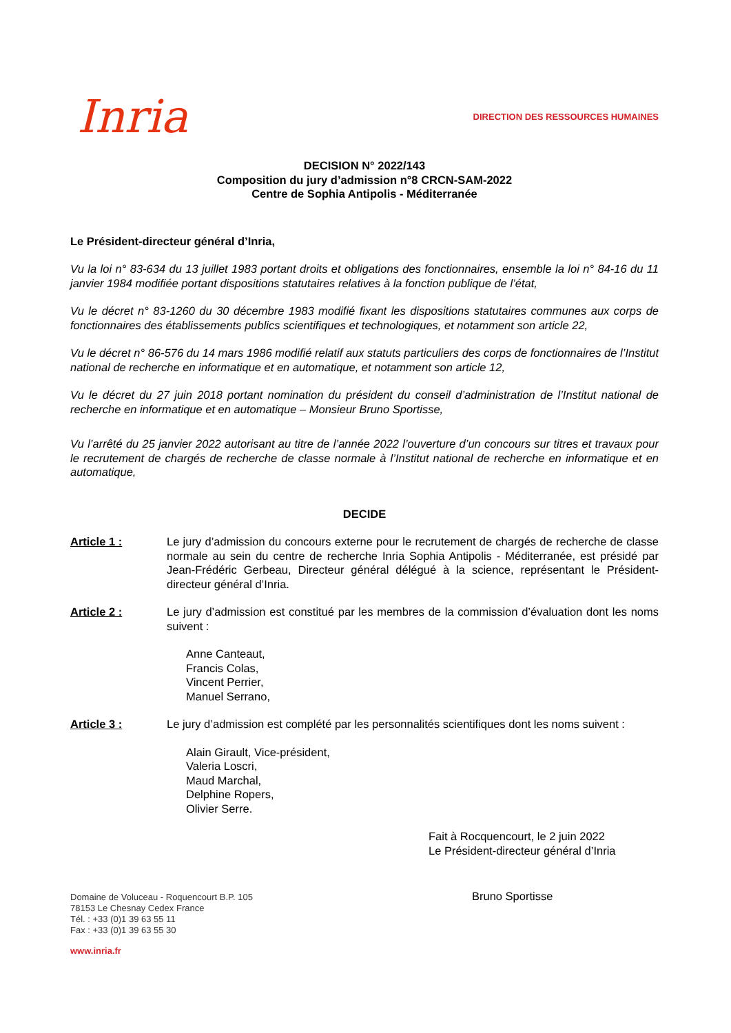Inria
DIRECTION DES RESSOURCES HUMAINES
DECISION N° 2022/143
Composition du jury d’admission n°8 CRCN-SAM-2022
Centre de Sophia Antipolis - Méditerranée
Le Président-directeur général d’Inria,
Vu la loi n° 83-634 du 13 juillet 1983 portant droits et obligations des fonctionnaires, ensemble la loi n° 84-16 du 11 janvier 1984 modifiée portant dispositions statutaires relatives à la fonction publique de l’état,
Vu le décret n° 83-1260 du 30 décembre 1983 modifié fixant les dispositions statutaires communes aux corps de fonctionnaires des établissements publics scientifiques et technologiques, et notamment son article 22,
Vu le décret n° 86-576 du 14 mars 1986 modifié relatif aux statuts particuliers des corps de fonctionnaires de l’Institut national de recherche en informatique et en automatique, et notamment son article 12,
Vu le décret du 27 juin 2018 portant nomination du président du conseil d’administration de l’Institut national de recherche en informatique et en automatique – Monsieur Bruno Sportisse,
Vu l’arrêté du 25 janvier 2022 autorisant au titre de l’année 2022 l’ouverture d’un concours sur titres et travaux pour le recrutement de chargés de recherche de classe normale à l’Institut national de recherche en informatique et en automatique,
DECIDE
Article 1 : Le jury d’admission du concours externe pour le recrutement de chargés de recherche de classe normale au sein du centre de recherche Inria Sophia Antipolis - Méditerranée, est présidé par Jean-Frédéric Gerbeau, Directeur général délégué à la science, représentant le Président-directeur général d’Inria.
Article 2 : Le jury d’admission est constitué par les membres de la commission d’évaluation dont les noms suivent :
Anne Canteaut,
Francis Colas,
Vincent Perrier,
Manuel Serrano,
Article 3 : Le jury d’admission est complété par les personnalités scientifiques dont les noms suivent :
Alain Girault, Vice-président,
Valeria Loscri,
Maud Marchal,
Delphine Ropers,
Olivier Serre.
Fait à Rocquencourt, le 2 juin 2022
Le Président-directeur général d’Inria
Domaine de Voluceau - Roquencourt B.P. 105
78153 Le Chesnay Cedex France
Tél. : +33 (0)1 39 63 55 11
Fax : +33 (0)1 39 63 55 30
www.inria.fr
Bruno Sportisse